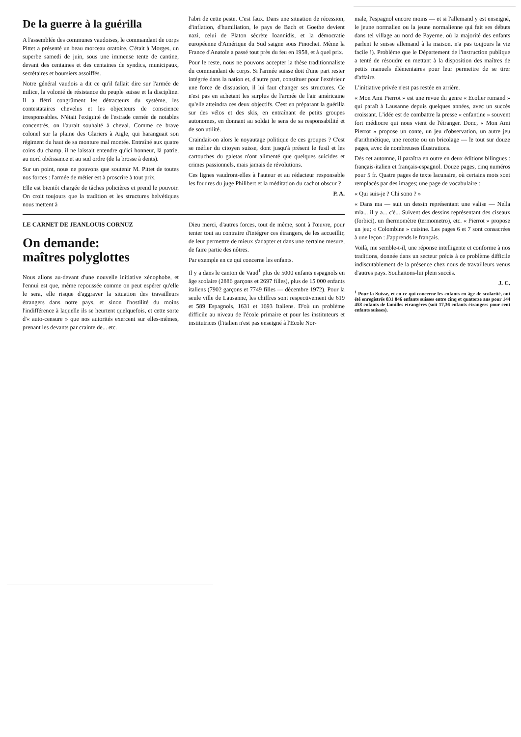De la guerre à la guérilla
A l'assemblée des communes vaudoises, le commandant de corps Pittet a présenté un beau morceau oratoire. C'était à Morges, un superbe samedi de juin, sous une immense tente de cantine, devant des centaines et des centaines de syndics, municipaux, secrétaires et boursiers assoiffés.
Notre général vaudois a dit ce qu'il fallait dire sur l'armée de milice, la volonté de résistance du peuple suisse et la discipline. Il a flétri congrûment les détracteurs du système, les contestataires chevelus et les objecteurs de conscience irresponsables. N'était l'exiguïté de l'estrade cernée de notables concentrés, on l'aurait souhaité à cheval. Comme ce brave colonel sur la plaine des Glariers à Aigle, qui haranguait son régiment du haut de sa monture mal montée. Entraîné aux quatre coins du champ, il ne laissait entendre qu'ici honneur, là patrie, au nord obéissance et au sud ordre (de la brosse à dents).
Sur un point, nous ne pouvons que soutenir M. Pittet de toutes nos forces : l'armée de métier est à proscrire à tout prix.
Elle est bientôt chargée de tâches policières et prend le pouvoir. On croit toujours que la tradition et les structures helvétiques nous mettent à
l'abri de cette peste. C'est faux. Dans une situation de récession, d'inflation, d'humiliation, le pays de Bach et Goethe devient nazi, celui de Platon sécrète Ioannidis, et la démocratie européenne d'Amérique du Sud saigne sous Pinochet. Même la France d'Anatole a passé tout près du feu en 1958, et à quel prix.
Pour le reste, nous ne pouvons accepter la thèse traditionnaliste du commandant de corps. Si l'armée suisse doit d'une part rester intégrée dans la nation et, d'autre part, constituer pour l'extérieur une force de dissuasion, il lui faut changer ses structures. Ce n'est pas en achetant les surplus de l'armée de l'air américaine qu'elle atteindra ces deux objectifs. C'est en préparant la guérilla sur des vélos et des skis, en entraînant de petits groupes autonomes, en donnant au soldat le sens de sa responsabilité et de son utilité.
Craindait-on alors le noyautage politique de ces groupes ? C'est se méfier du citoyen suisse, dont jusqu'à présent le fusil et les cartouches du galetas n'ont alimenté que quelques suicides et crimes passionnels, mais jamais de révolutions.
Ces lignes vaudront-elles à l'auteur et au rédacteur responsable les foudres du juge Philibert et la méditation du cachot obscur ?
P. A.
LE CARNET DE JEANLOUIS CORNUZ
On demande:
maîtres polyglottes
Nous allons au-devant d'une nouvelle initiative xénophobe, et l'ennui est que, même repoussée comme on peut espérer qu'elle le sera, elle risque d'aggraver la situation des travailleurs étrangers dans notre pays, et sinon l'hostilité du moins l'indifférence à laquelle ils se heurtent quelquefois, et cette sorte d'« auto-censure » que nos autorités exercent sur elles-mêmes, prenant les devants par crainte de... etc.
Dieu merci, d'autres forces, tout de même, sont à l'œuvre, pour tenter tout au contraire d'intégrer ces étrangers, de les accueillir, de leur permettre de mieux s'adapter et dans une certaine mesure, de faire partie des nôtres.
Par exemple en ce qui concerne les enfants.
Il y a dans le canton de Vaud<sup>1</sup> plus de 5000 enfants espagnols en âge scolaire (2886 garçons et 2697 filles), plus de 15 000 enfants italiens (7902 garçons et 7749 filles — décembre 1972). Pour la seule ville de Lausanne, les chiffres sont respectivement de 619 et 589 Espagnols, 1631 et 1693 Italiens. D'où un problème difficile au niveau de l'école primaire et pour les instituteurs et institutrices (l'italien n'est pas enseigné à l'Ecole Nor-
male, l'espagnol encore moins — et si l'allemand y est enseigné, le jeune normalien ou la jeune normalienne qui fait ses débuts dans tel village au nord de Payerne, où la majorité des enfants parlent le suisse allemand à la maison, n'a pas toujours la vie facile !). Problème que le Département de l'instruction publique a tenté de résoudre en mettant à la disposition des maîtres de petits manuels élémentaires pour leur permettre de se tirer d'affaire.
L'initiative privée n'est pas restée en arrière.
« Mon Ami Pierrot » est une revue du genre « Ecolier romand » qui paraît à Lausanne depuis quelques années, avec un succès croissant. L'idée est de combattre la presse « enfantine » souvent fort médiocre qui nous vient de l'étranger. Donc, « Mon Ami Pierrot » propose un conte, un jeu d'observation, un autre jeu d'arithmétique, une recette ou un bricolage — le tout sur douze pages, avec de nombreuses illustrations.
Dès cet automne, il paraîtra en outre en deux éditions bilingues : français-italien et français-espagnol. Douze pages, cinq numéros pour 5 fr. Quatre pages de texte lacunaire, où certains mots sont remplacés par des images; une page de vocabulaire :
« Qui suis-je ? Chi sono ? »
« Dans ma — suit un dessin représentant une valise — Nella mia... il y a... c'è... Suivent des dessins représentant des ciseaux (forbici), un thermomètre (termometro), etc. « Pierrot » propose un jeu; « Colombine » cuisine. Les pages 6 et 7 sont consacrées à une leçon : J'apprends le français.
Voilà, me semble-t-il, une réponse intelligente et conforme à nos traditions, donnée dans un secteur précis à ce problème difficile indiscutablement de la présence chez nous de travailleurs venus d'autres pays. Souhaitons-lui plein succès.
J. C.
<sup>1</sup> Pour la Suisse, et en ce qui concerne les enfants en âge de scolarité, ont été enregistrés 831 846 enfants suisses entre cinq et quatorze ans pour 144 458 enfants de familles étrangères (soit 17,36 enfants étrangers pour cent enfants suisses).